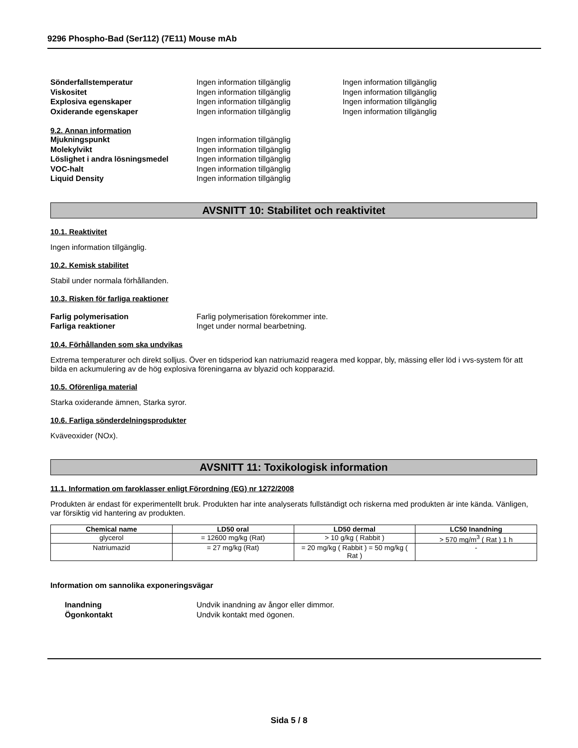9296 Phospho-Bad (Ser112) (7E11) Mouse mAb
Sönderfallstemperatur Ingen information tillgänglig Ingen information tillgänglig
Viskositet Ingen information tillgänglig Ingen information tillgänglig
Explosiva egenskaper Ingen information tillgänglig Ingen information tillgänglig
Oxiderande egenskaper Ingen information tillgänglig Ingen information tillgänglig
9.2. Annan information
Mjukningspunkt Ingen information tillgänglig
Molekylvikt Ingen information tillgänglig
Löslighet i andra lösningsmedel Ingen information tillgänglig
VOC-halt Ingen information tillgänglig
Liquid Density Ingen information tillgänglig
AVSNITT 10: Stabilitet och reaktivitet
10.1. Reaktivitet
Ingen information tillgänglig.
10.2. Kemisk stabilitet
Stabil under normala förhållanden.
10.3. Risken för farliga reaktioner
Farlig polymerisation Farlig polymerisation förekommer inte.
Farliga reaktioner Inget under normal bearbetning.
10.4. Förhållanden som ska undvikas
Extrema temperaturer och direkt solljus. Över en tidsperiod kan natriumazid reagera med koppar, bly, mässing eller löd i vvs-system för att bilda en ackumulering av de hög explosiva föreningarna av blyazid och kopparazid.
10.5. Oförenliga material
Starka oxiderande ämnen, Starka syror.
10.6. Farliga sönderdelningsprodukter
Kväveoxider (NOx).
AVSNITT 11: Toxikologisk information
11.1. Information om faroklasser enligt Förordning (EG) nr 1272/2008
Produkten är endast för experimentellt bruk. Produkten har inte analyserats fullständigt och riskerna med produkten är inte kända. Vänligen, var försiktig vid hantering av produkten.
| Chemical name | LD50 oral | LD50 dermal | LC50 Inandning |
| --- | --- | --- | --- |
| glycerol | = 12600 mg/kg (Rat) | > 10 g/kg ( Rabbit ) | > 570 mg/m<sup>3</sup> ( Rat ) 1 h |
| Natriumazid | = 27 mg/kg (Rat) | = 20 mg/kg ( Rabbit ) = 50 mg/kg ( Rat ) | - |
Information om sannolika exponeringsvägar
Inandning Undvik inandning av ångor eller dimmor.
Ögonkontakt Undvik kontakt med ögonen.
Sida 5 / 8